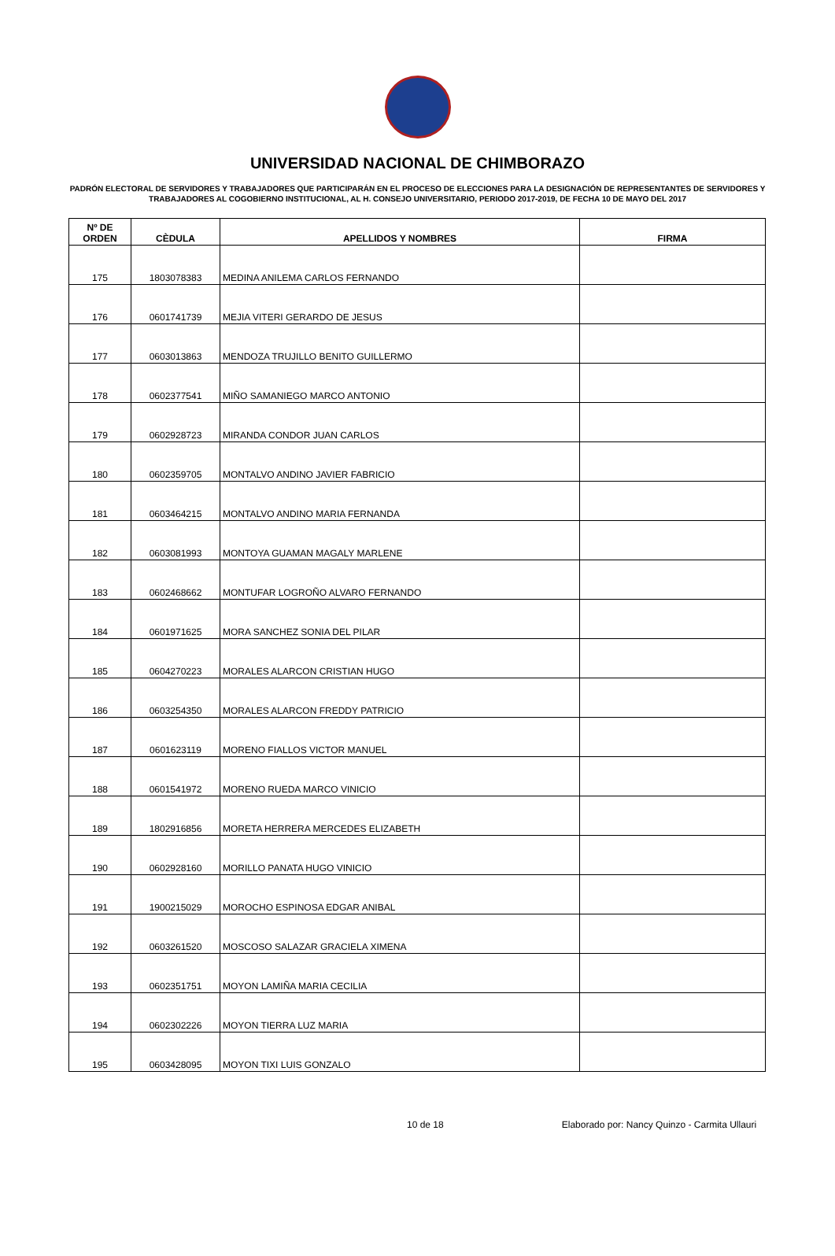UNIVERSIDAD NACIONAL DE CHIMBORAZO
PADRÓN ELECTORAL DE SERVIDORES Y TRABAJADORES QUE PARTICIPARÁN EN EL PROCESO DE ELECCIONES PARA LA DESIGNACIÓN DE REPRESENTANTES DE SERVIDORES Y TRABAJADORES AL COGOBIERNO INSTITUCIONAL, AL H. CONSEJO UNIVERSITARIO, PERIODO 2017-2019, DE FECHA 10 DE MAYO DEL 2017
| Nº DE ORDEN | CÈDULA | APELLIDOS Y NOMBRES | FIRMA |
| --- | --- | --- | --- |
| 175 | 1803078383 | MEDINA ANILEMA CARLOS FERNANDO | |
| 176 | 0601741739 | MEJIA VITERI GERARDO DE JESUS | |
| 177 | 0603013863 | MENDOZA TRUJILLO BENITO GUILLERMO | |
| 178 | 0602377541 | MIÑO SAMANIEGO MARCO ANTONIO | |
| 179 | 0602928723 | MIRANDA CONDOR JUAN CARLOS | |
| 180 | 0602359705 | MONTALVO ANDINO JAVIER FABRICIO | |
| 181 | 0603464215 | MONTALVO ANDINO MARIA FERNANDA | |
| 182 | 0603081993 | MONTOYA GUAMAN MAGALY MARLENE | |
| 183 | 0602468662 | MONTUFAR LOGROÑO ALVARO FERNANDO | |
| 184 | 0601971625 | MORA SANCHEZ SONIA DEL PILAR | |
| 185 | 0604270223 | MORALES ALARCON CRISTIAN HUGO | |
| 186 | 0603254350 | MORALES ALARCON FREDDY PATRICIO | |
| 187 | 0601623119 | MORENO FIALLOS VICTOR MANUEL | |
| 188 | 0601541972 | MORENO RUEDA MARCO VINICIO | |
| 189 | 1802916856 | MORETA HERRERA MERCEDES ELIZABETH | |
| 190 | 0602928160 | MORILLO PANATA HUGO VINICIO | |
| 191 | 1900215029 | MOROCHO ESPINOSA EDGAR ANIBAL | |
| 192 | 0603261520 | MOSCOSO SALAZAR GRACIELA XIMENA | |
| 193 | 0602351751 | MOYON LAMIÑA MARIA CECILIA | |
| 194 | 0602302226 | MOYON TIERRA LUZ MARIA | |
| 195 | 0603428095 | MOYON TIXI LUIS GONZALO | |
10 de 18 Elaborado por: Nancy Quinzo - Carmita Ullauri